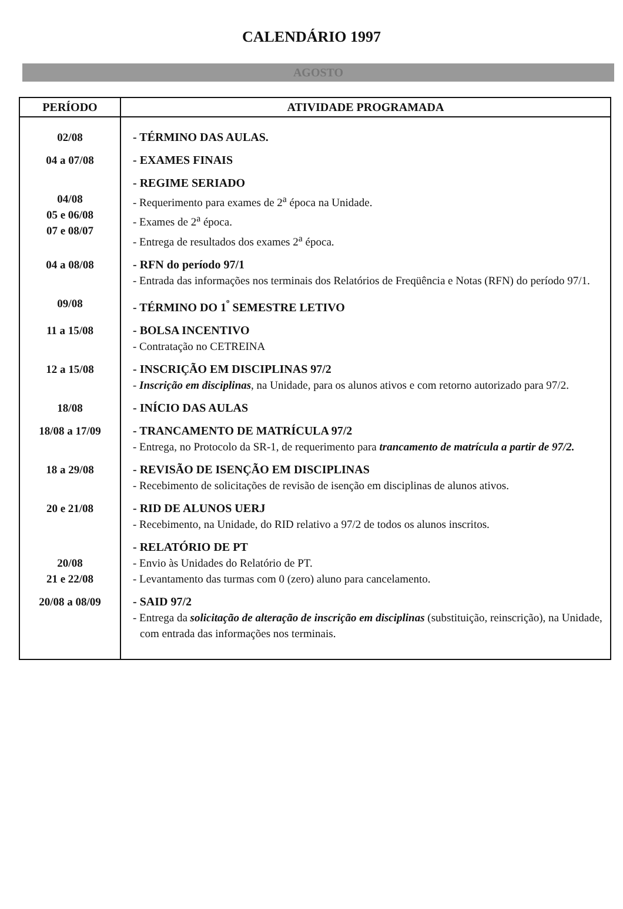CALENDÁRIO 1997
AGOSTO
| PERÍODO | ATIVIDADE PROGRAMADA |
| --- | --- |
| 02/08 | - TÉRMINO DAS AULAS. |
| 04 a 07/08 | - EXAMES FINAIS |
| 04/08 05 e 06/08 07 e 08/07 | - REGIME SERIADO - Requerimento para exames de 2<sup>a</sup> época na Unidade. - Exames de 2<sup>a</sup> época. - Entrega de resultados dos exames 2<sup>a</sup> época. |
| 04 a 08/08 | - RFN do período 97/1 - Entrada das informações nos terminais dos Relatórios de Freqüência e Notas (RFN) do período 97/1. |
| 09/08 | - TÉRMINO DO 1<sup>º</sup> SEMESTRE LETIVO |
| 11 a 15/08 | - BOLSA INCENTIVO - Contratação no CETREINA |
| 12 a 15/08 | - INSCRIÇÃO EM DISCIPLINAS 97/2 - Inscrição em disciplinas , na Unidade, para os alunos ativos e com retorno autorizado para 97/2. |
| 18/08 | - INÍCIO DAS AULAS |
| 18/08 a 17/09 | - TRANCAMENTO DE MATRÍCULA 97/2 - Entrega, no Protocolo da SR-1, de requerimento para trancamento de matrícula a partir de 97/2. |
| 18 a 29/08 | - REVISÃO DE ISENÇÃO EM DISCIPLINAS - Recebimento de solicitações de revisão de isenção em disciplinas de alunos ativos. |
| 20 e 21/08 | - RID DE ALUNOS UERJ - Recebimento, na Unidade, do RID relativo a 97/2 de todos os alunos inscritos. |
| 20/08 21 e 22/08 | - RELATÓRIO DE PT - Envio às Unidades do Relatório de PT. - Levantamento das turmas com 0 (zero) aluno para cancelamento. |
| 20/08 a 08/09 | - SAID 97/2 - Entrega da solicitação de alteração de inscrição em disciplinas (substituição, reinscrição), na Unidade, com entrada das informações nos terminais. |